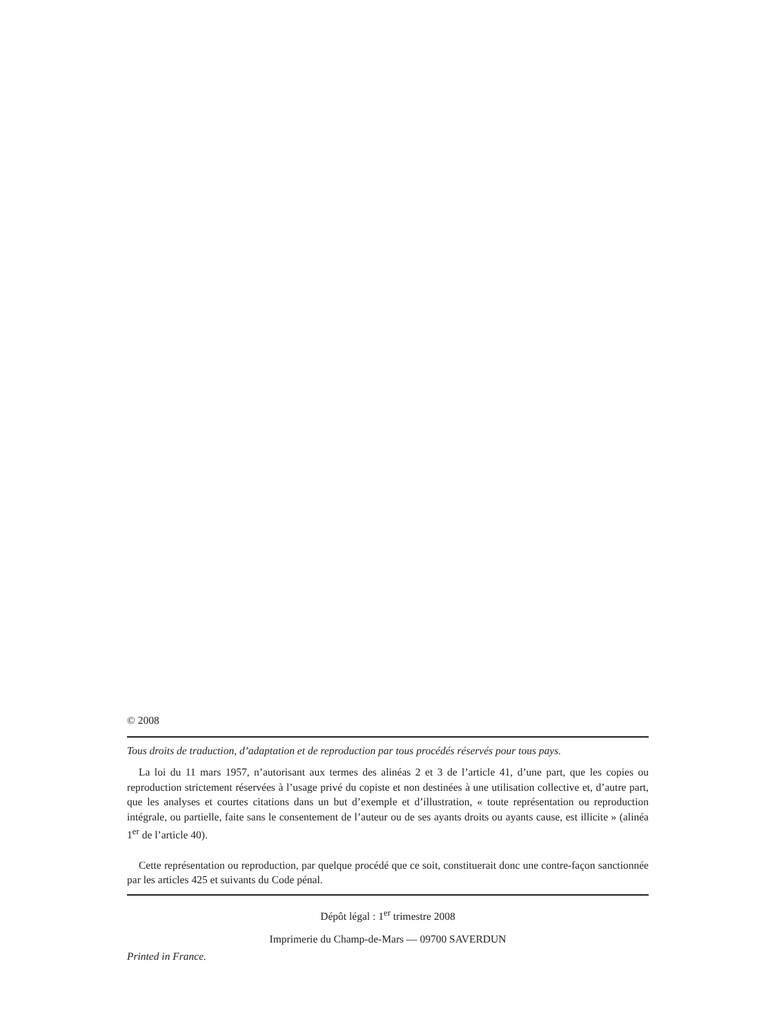© 2008
Tous droits de traduction, d’adaptation et de reproduction par tous procédés réservés pour tous pays.
La loi du 11 mars 1957, n’autorisant aux termes des alinéas 2 et 3 de l’article 41, d’une part, que les copies ou reproduction strictement réservées à l’usage privé du copiste et non destinées à une utilisation collective et, d’autre part, que les analyses et courtes citations dans un but d’exemple et d’illustration, « toute représentation ou reproduction intégrale, ou partielle, faite sans le consentement de l’auteur ou de ses ayants droits ou ayants cause, est illicite » (alinéa 1<sup>er</sup> de l’article 40).
Cette représentation ou reproduction, par quelque procédé que ce soit, constituerait donc une contre-façon sanctionnée par les articles 425 et suivants du Code pénal.
Dépôt légal : 1<sup>er</sup> trimestre 2008
Imprimerie du Champ-de-Mars — 09700 SAVERDUN
Printed in France.